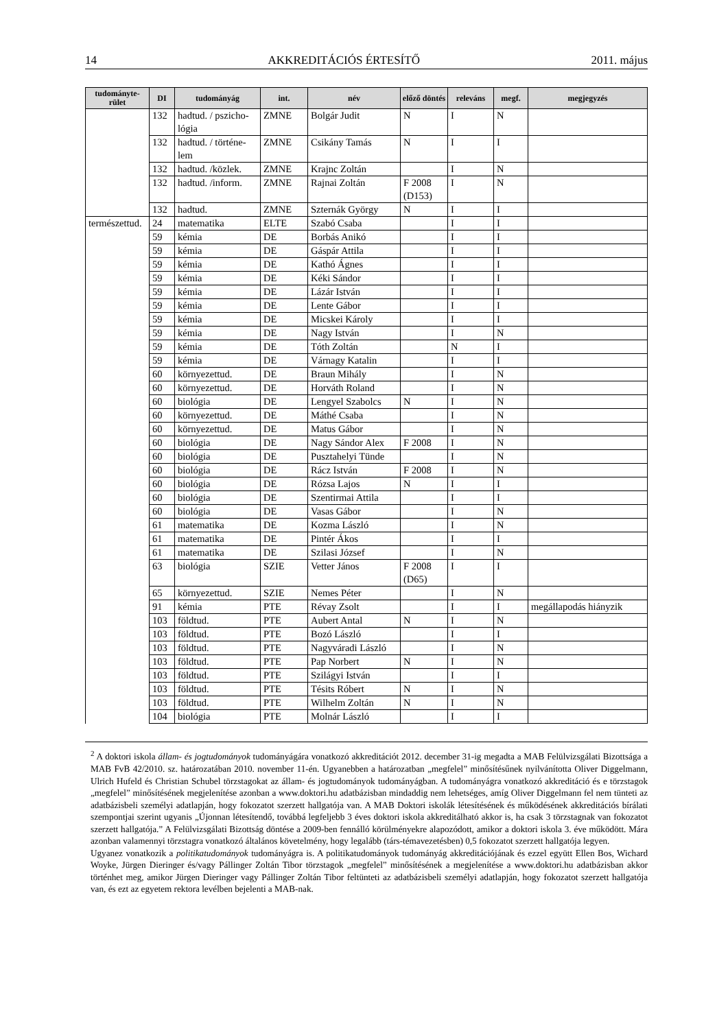14 AKKREDITÁCIÓS ÉRTESÍTŐ 2011. május
| tudományte-rület | DI | tudományág | int. | név | előző döntés | releváns | megf. | megjegyzés |
| --- | --- | --- | --- | --- | --- | --- | --- | --- |
| | 132 | hadtud. / pszicho-lógia | ZMNE | Bolgár Judit | N | I | N | |
| | 132 | hadtud. / történe-lem | ZMNE | Csikány Tamás | N | I | I | |
| | 132 | hadtud. /közlek. | ZMNE | Krajnc Zoltán | | I | N | |
| | 132 | hadtud. /inform. | ZMNE | Rajnai Zoltán | F 2008 (D153) | I | N | |
| | 132 | hadtud. | ZMNE | Szternák György | N | I | I | |
| természettud. | 24 | matematika | ELTE | Szabó Csaba | | I | I | |
| | 59 | kémia | DE | Borbás Anikó | | I | I | |
| | 59 | kémia | DE | Gáspár Attila | | I | I | |
| | 59 | kémia | DE | Kathó Ágnes | | I | I | |
| | 59 | kémia | DE | Kéki Sándor | | I | I | |
| | 59 | kémia | DE | Lázár István | | I | I | |
| | 59 | kémia | DE | Lente Gábor | | I | I | |
| | 59 | kémia | DE | Micskei Károly | | I | I | |
| | 59 | kémia | DE | Nagy István | | I | N | |
| | 59 | kémia | DE | Tóth Zoltán | | N | I | |
| | 59 | kémia | DE | Várnagy Katalin | | I | I | |
| | 60 | környezettud. | DE | Braun Mihály | | I | N | |
| | 60 | környezettud. | DE | Horváth Roland | | I | N | |
| | 60 | biológia | DE | Lengyel Szabolcs | N | I | N | |
| | 60 | környezettud. | DE | Máthé Csaba | | I | N | |
| | 60 | környezettud. | DE | Matus Gábor | | I | N | |
| | 60 | biológia | DE | Nagy Sándor Alex | F 2008 | I | N | |
| | 60 | biológia | DE | Pusztahelyi Tünde | | I | N | |
| | 60 | biológia | DE | Rácz István | F 2008 | I | N | |
| | 60 | biológia | DE | Rózsa Lajos | N | I | I | |
| | 60 | biológia | DE | Szentirmai Attila | | I | I | |
| | 60 | biológia | DE | Vasas Gábor | | I | N | |
| | 61 | matematika | DE | Kozma László | | I | N | |
| | 61 | matematika | DE | Pintér Ákos | | I | I | |
| | 61 | matematika | DE | Szilasi József | | I | N | |
| | 63 | biológia | SZIE | Vetter János | F 2008 (D65) | I | I | |
| | 65 | környezettud. | SZIE | Nemes Péter | | I | N | |
| | 91 | kémia | PTE | Révay Zsolt | | I | I | megállapodás hiányzik |
| | 103 | földtud. | PTE | Aubert Antal | N | I | N | |
| | 103 | földtud. | PTE | Bozó László | | I | I | |
| | 103 | földtud. | PTE | Nagyváradi László | | I | N | |
| | 103 | földtud. | PTE | Pap Norbert | N | I | N | |
| | 103 | földtud. | PTE | Szilágyi István | | I | I | |
| | 103 | földtud. | PTE | Tésits Róbert | N | I | N | |
| | 103 | földtud. | PTE | Wilhelm Zoltán | N | I | N | |
| | 104 | biológia | PTE | Molnár László | | I | I | |
<sup>2</sup> A doktori iskola állam- és jogtudományok tudományágára vonatkozó akkreditációt 2012. december 31-ig megadta a MAB Felülvizsgálati Bizottsága a MAB FvB 42/2010. sz. határozatában 2010. november 11-én. Ugyanebben a határozatban „megfelel” minősítésűnek nyilvánította Oliver Diggelmann, Ulrich Hufeld és Christian Schubel törzstagokat az állam- és jogtudományok tudományágban. A tudományágra vonatkozó akkreditáció és e törzstagok „megfelel” minősítésének megjelenítése azonban a www.doktori.hu adatbázisban mindaddig nem lehetséges, amíg Oliver Diggelmann fel nem tünteti az adatbázisbeli személyi adatlapján, hogy fokozatot szerzett hallgatója van. A MAB Doktori iskolák létesítésének és működésének akkreditációs bírálati szempontjai szerint ugyanis „Újonnan létesítendő, továbbá legfeljebb 3 éves doktori iskola akkreditálható akkor is, ha csak 3 törzstagnak van fokozatot szerzett hallgatója.” A Felülvizsgálati Bizottság döntése a 2009-ben fennálló körülményekre alapozódott, amikor a doktori iskola 3. éve működött. Mára azonban valamennyi törzstagra vonatkozó általános követelmény, hogy legalább (társ-témavezetésben) 0,5 fokozatot szerzett hallgatója legyen.
Ugyanez vonatkozik a politikatudományok tudományágra is. A politikatudományok tudományág akkreditációjának és ezzel együtt Ellen Bos, Wichard Woyke, Jürgen Dieringer és/vagy Pállinger Zoltán Tibor törzstagok „megfelel” minősítésének a megjelenítése a www.doktori.hu adatbázisban akkor történhet meg, amikor Jürgen Dieringer vagy Pállinger Zoltán Tibor feltünteti az adatbázisbeli személyi adatlapján, hogy fokozatot szerzett hallgatója van, és ezt az egyetem rektora levélben bejelenti a MAB-nak.